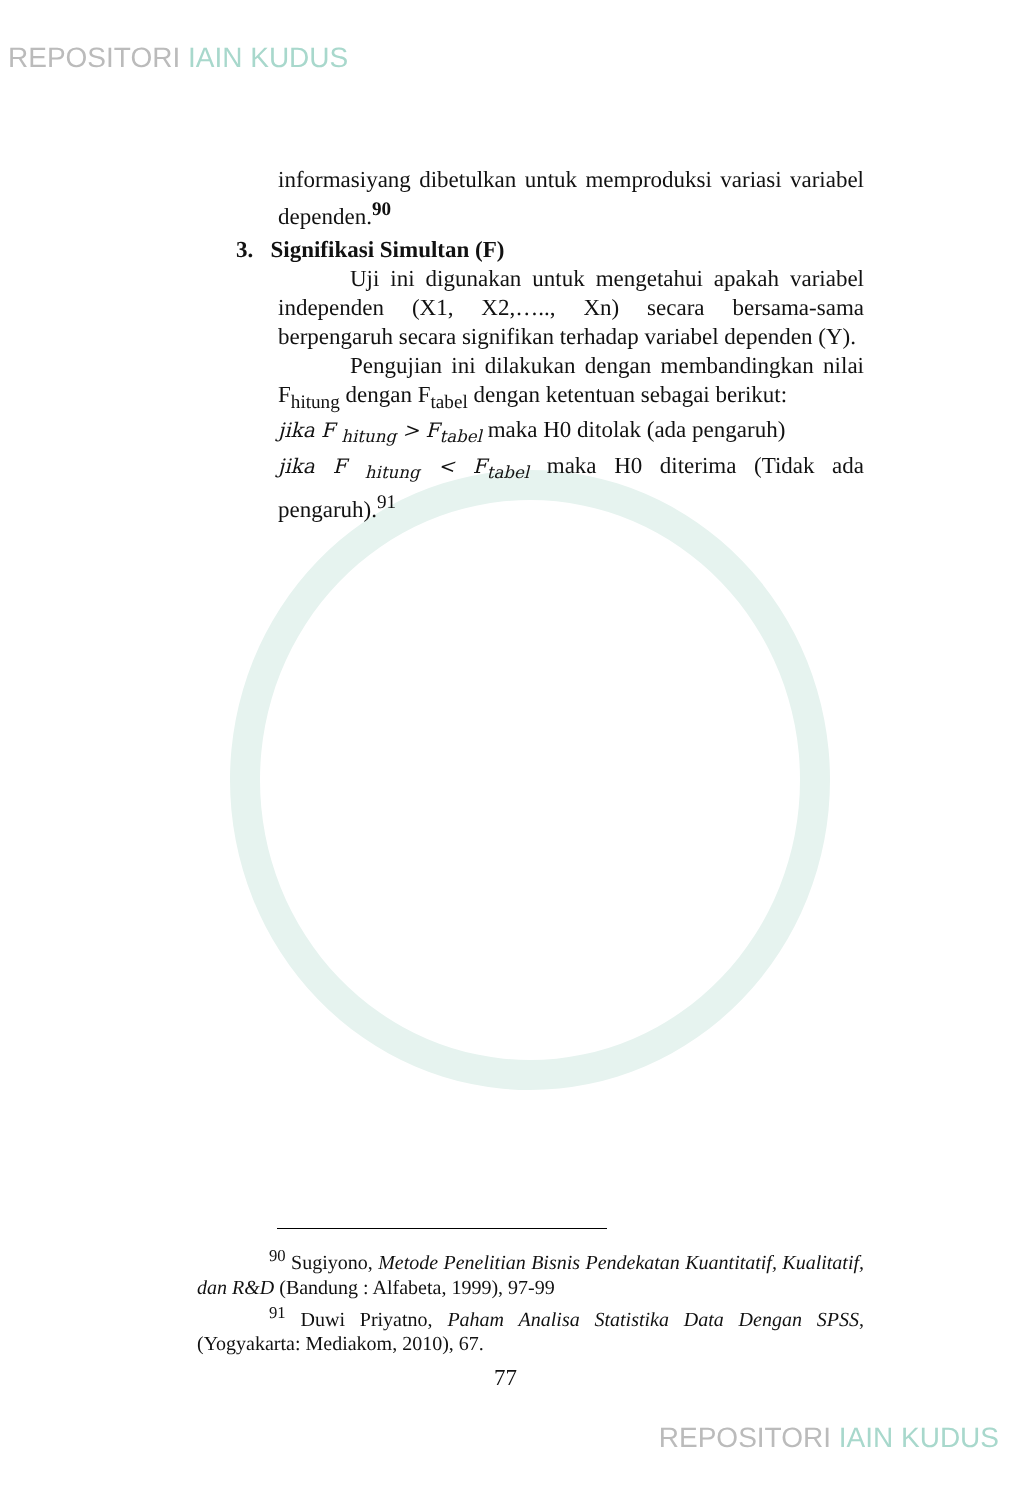REPOSITORI IAIN KUDUS
informasiyang dibetulkan untuk memproduksi variasi variabel dependen.<sup>90</sup>
3. Signifikasi Simultan (F)
Uji ini digunakan untuk mengetahui apakah variabel independen (X1, X2,….., Xn) secara bersama-sama berpengaruh secara signifikan terhadap variabel dependen (Y).
Pengujian ini dilakukan dengan membandingkan nilai F<sub>hitung</sub> dengan F<sub>tabel</sub> dengan ketentuan sebagai berikut:
jika F <sub>hitung</sub> > F<sub>tabel</sub> maka H0 ditolak (ada pengaruh)
jika F <sub>hitung</sub> < F<sub>tabel</sub> maka H0 diterima (Tidak ada pengaruh).<sup>91</sup>
<sup>90</sup> Sugiyono, Metode Penelitian Bisnis Pendekatan Kuantitatif, Kualitatif, dan R&D (Bandung : Alfabeta, 1999), 97-99
<sup>91</sup> Duwi Priyatno, Paham Analisa Statistika Data Dengan SPSS, (Yogyakarta: Mediakom, 2010), 67.
77
REPOSITORI IAIN KUDUS